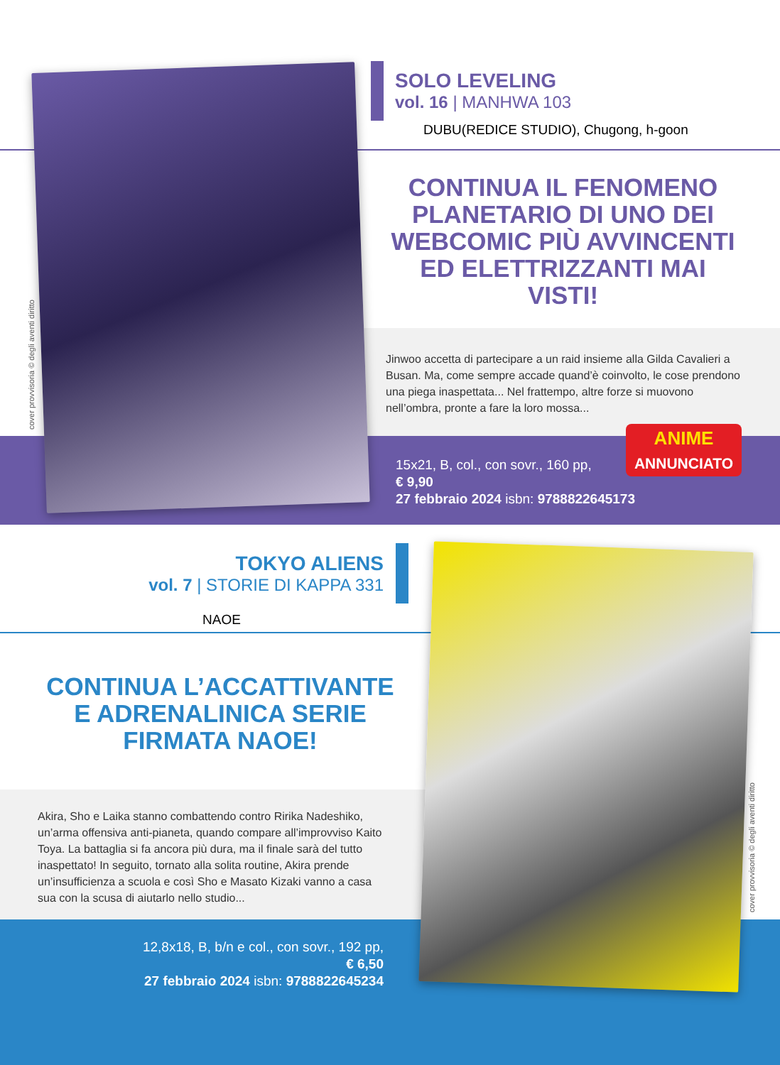cover provvisoria © degli aventi diritto
SOLO LEVELING
vol. 16 | MANHWA 103
DUBU(REDICE STUDIO), Chugong, h-goon
CONTINUA IL FENOMENO PLANETARIO DI UNO DEI WEBCOMIC PIÙ AVVINCENTI ED ELETTRIZZANTI MAI VISTI!
Jinwoo accetta di partecipare a un raid insieme alla Gilda Cavalieri a Busan. Ma, come sempre accade quand’è coinvolto, le cose prendono una piega inaspettata... Nel frattempo, altre forze si muovono nell’ombra, pronte a fare la loro mossa...
ANIME
ANNUNCIATO
15x21, B, col., con sovr., 160 pp,
€ 9,90
27 febbraio 2024 isbn: 9788822645173
cover provvisoria © degli aventi diritto
TOKYO ALIENS
vol. 7 | STORIE DI KAPPA 331
NAOE
CONTINUA L’ACCATTIVANTE E ADRENALINICA SERIE FIRMATA NAOE!
Akira, Sho e Laika stanno combattendo contro Ririka Nadeshiko, un’arma offensiva anti-pianeta, quando compare all’improvviso Kaito Toya. La battaglia si fa ancora più dura, ma il finale sarà del tutto inaspettato! In seguito, tornato alla solita routine, Akira prende un’insufficienza a scuola e così Sho e Masato Kizaki vanno a casa sua con la scusa di aiutarlo nello studio...
12,8x18, B, b/n e col., con sovr., 192 pp,
€ 6,50
27 febbraio 2024 isbn: 9788822645234